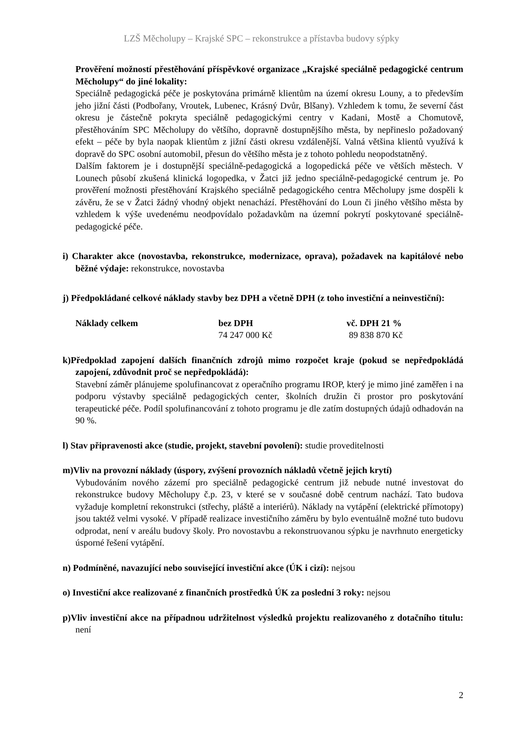LZŠ Měcholupy – Krajské SPC – rekonstrukce a přístavba budovy sýpky
Prověření možností přestěhování příspěvkové organizace „Krajské speciálně pedagogické centrum Měcholupy“ do jiné lokality:
Speciálně pedagogická péče je poskytována primárně klientům na území okresu Louny, a to především jeho jižní části (Podbořany, Vroutek, Lubenec, Krásný Dvůr, Blšany). Vzhledem k tomu, že severní část okresu je částečně pokryta speciálně pedagogickými centry v Kadani, Mostě a Chomutově, přestěhováním SPC Měcholupy do většího, dopravně dostupnějšího města, by nepřineslo požadovaný efekt – péče by byla naopak klientům z jižní části okresu vzdálenější. Valná většina klientů využívá k dopravě do SPC osobní automobil, přesun do většího města je z tohoto pohledu neopodstatněný.
Dalším faktorem je i dostupnější speciálně-pedagogická a logopedická péče ve větších městech. V Lounech působí zkušená klinická logopedka, v Žatci již jedno speciálně-pedagogické centrum je. Po prověření možnosti přestěhování Krajského speciálně pedagogického centra Měcholupy jsme dospěli k závěru, že se v Žatci žádný vhodný objekt nenachází. Přestěhování do Loun či jiného většího města by vzhledem k výše uvedenému neodpovídalo požadavkům na územní pokrytí poskytované speciálně-pedagogické péče.
i) Charakter akce (novostavba, rekonstrukce, modernizace, oprava), požadavek na kapitálové nebo běžné výdaje: rekonstrukce, novostavba
j) Předpokládané celkové náklady stavby bez DPH a včetně DPH (z toho investiční a neinvestiční):
| Náklady celkem | bez DPH | vč. DPH 21 % |
| | 74 247 000 Kč | 89 838 870 Kč |
k)Předpoklad zapojení dalších finančních zdrojů mimo rozpočet kraje (pokud se nepředpokládá zapojení, zdůvodnit proč se nepředpokládá):
Stavební záměr plánujeme spolufinancovat z operačního programu IROP, který je mimo jiné zaměřen i na podporu výstavby speciálně pedagogických center, školních družin či prostor pro poskytování terapeutické péče. Podíl spolufinancování z tohoto programu je dle zatím dostupných údajů odhadován na 90 %.
l) Stav připravenosti akce (studie, projekt, stavební povolení): studie proveditelnosti
m)Vliv na provozní náklady (úspory, zvýšení provozních nákladů včetně jejich krytí)
Vybudováním nového zázemí pro speciálně pedagogické centrum již nebude nutné investovat do rekonstrukce budovy Měcholupy č.p. 23, v které se v současné době centrum nachází. Tato budova vyžaduje kompletní rekonstrukci (střechy, pláště a interiérů). Náklady na vytápění (elektrické přímotopy) jsou taktéž velmi vysoké. V případě realizace investičního záměru by bylo eventuálně možné tuto budovu odprodat, není v areálu budovy školy. Pro novostavbu a rekonstruovanou sýpku je navrhnuto energeticky úsporné řešení vytápění.
n) Podmíněné, navazující nebo související investiční akce (ÚK i cizí): nejsou
o) Investiční akce realizované z finančních prostředků ÚK za poslední 3 roky: nejsou
p)Vliv investiční akce na případnou udržitelnost výsledků projektu realizovaného z dotačního titulu: není
2